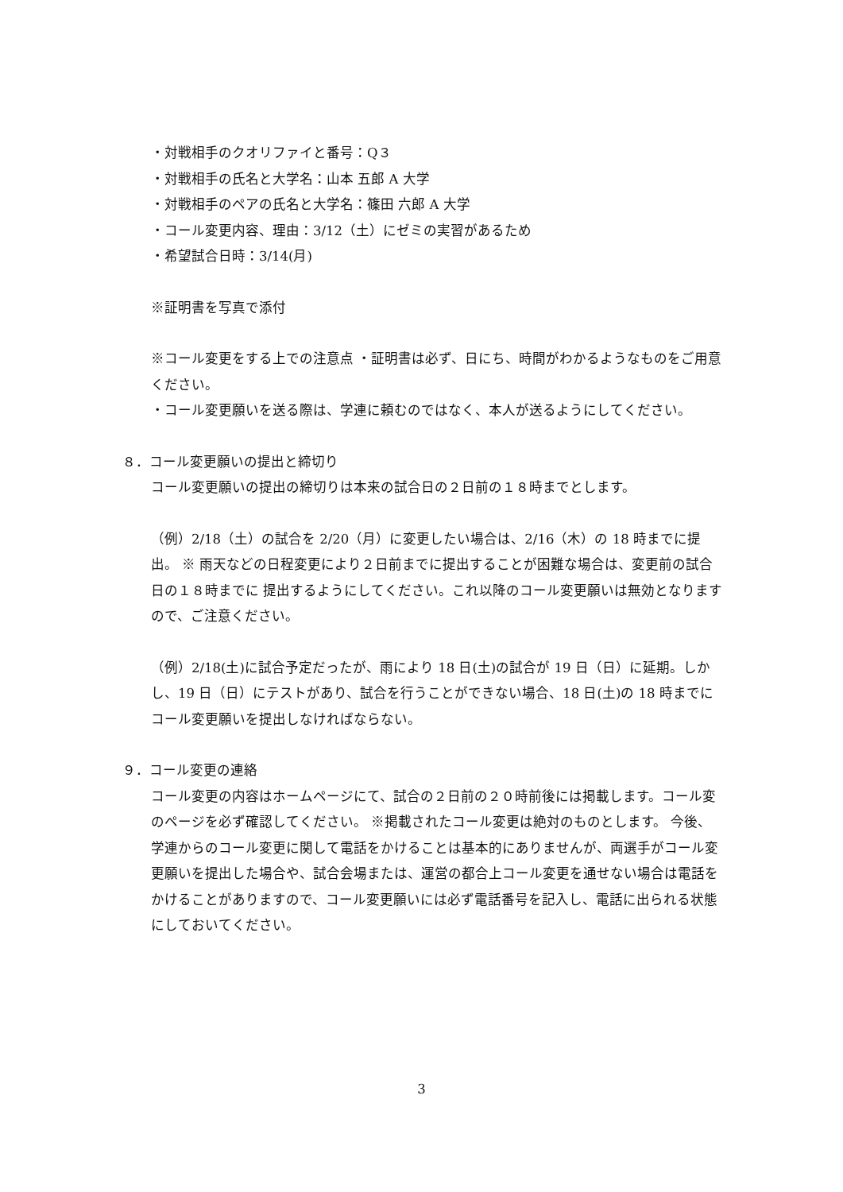・対戦相手のクオリファイと番号：Q３
・対戦相手の氏名と大学名：山本 五郎 A 大学
・対戦相手のペアの氏名と大学名：篠田 六郎 A 大学
・コール変更内容、理由：3/12（土）にゼミの実習があるため
・希望試合日時：3/14(月)
※証明書を写真で添付
※コール変更をする上での注意点 ・証明書は必ず、日にち、時間がわかるようなものをご用意ください。
・コール変更願いを送る際は、学連に頼むのではなく、本人が送るようにしてください。
８．コール変更願いの提出と締切り
コール変更願いの提出の締切りは本来の試合日の２日前の１８時までとします。
（例）2/18（土）の試合を 2/20（月）に変更したい場合は、2/16（木）の 18 時までに提出。 ※ 雨天などの日程変更により２日前までに提出することが困難な場合は、変更前の試合日の１８時までに 提出するようにしてください。これ以降のコール変更願いは無効となりますので、ご注意ください。
（例）2/18(土)に試合予定だったが、雨により 18 日(土)の試合が 19 日（日）に延期。しかし、19 日（日）にテストがあり、試合を行うことができない場合、18 日(土)の 18 時までにコール変更願いを提出しなければならない。
９．コール変更の連絡
コール変更の内容はホームページにて、試合の２日前の２０時前後には掲載します。コール変のページを必ず確認してください。 ※掲載されたコール変更は絶対のものとします。 今後、学連からのコール変更に関して電話をかけることは基本的にありませんが、両選手がコール変更願いを提出した場合や、試合会場または、運営の都合上コール変更を通せない場合は電話をかけることがありますので、コール変更願いには必ず電話番号を記入し、電話に出られる状態にしておいてください。
3